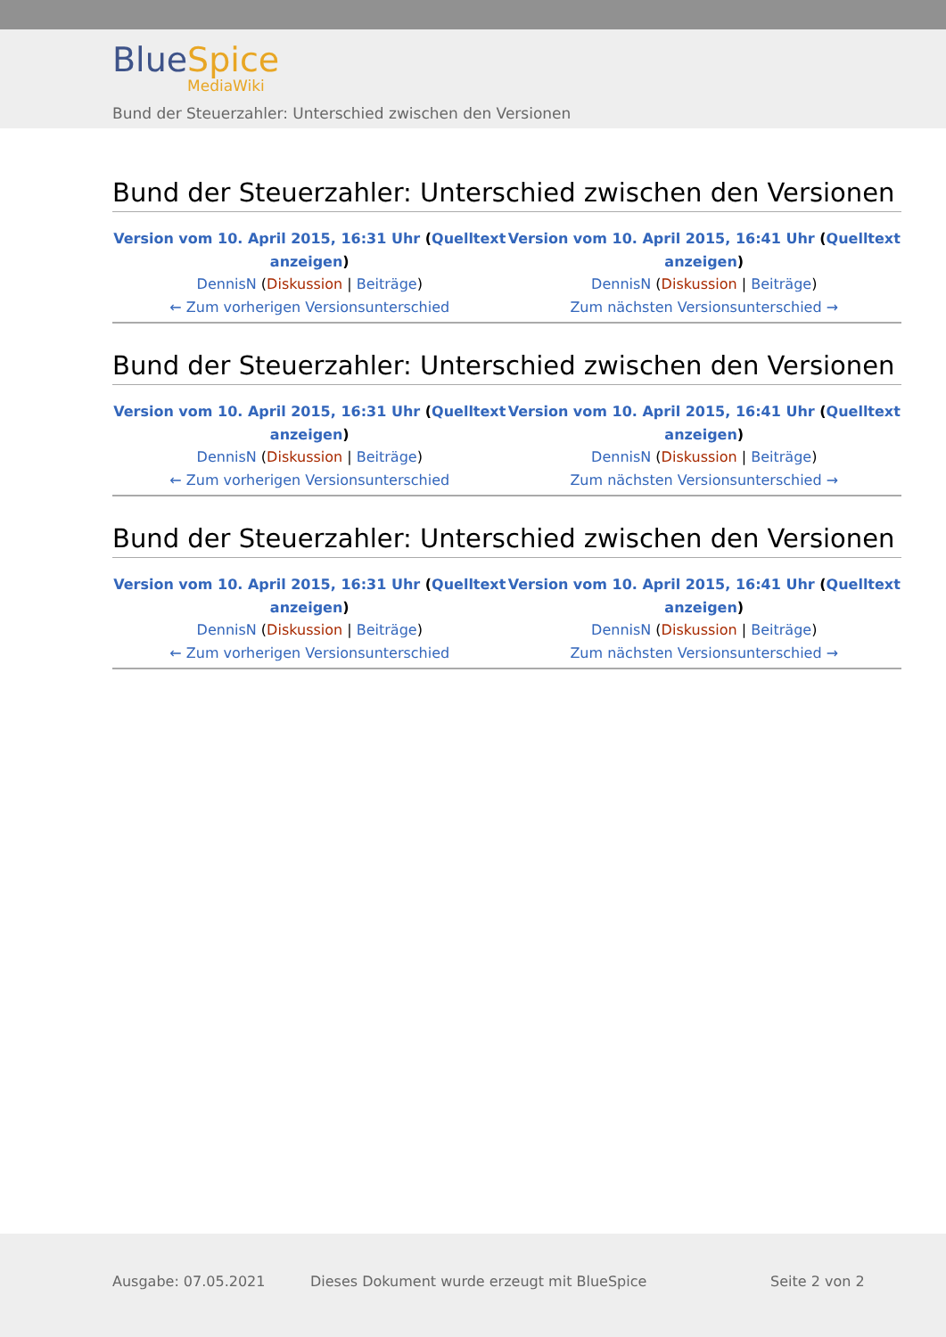BlueSpice
MediaWiki
Bund der Steuerzahler: Unterschied zwischen den Versionen
Bund der Steuerzahler: Unterschied zwischen den Versionen
| Version vom 10. April 2015, 16:31 Uhr ( Quelltext anzeigen ) DennisN ( Diskussion / Beiträge ) ← Zum vorherigen Versionsunterschied | Version vom 10. April 2015, 16:41 Uhr ( Quelltext anzeigen ) DennisN ( Diskussion / Beiträge ) Zum nächsten Versionsunterschied → |
Bund der Steuerzahler: Unterschied zwischen den Versionen
| Version vom 10. April 2015, 16:31 Uhr ( Quelltext anzeigen ) DennisN ( Diskussion / Beiträge ) ← Zum vorherigen Versionsunterschied | Version vom 10. April 2015, 16:41 Uhr ( Quelltext anzeigen ) DennisN ( Diskussion / Beiträge ) Zum nächsten Versionsunterschied → |
Bund der Steuerzahler: Unterschied zwischen den Versionen
| Version vom 10. April 2015, 16:31 Uhr ( Quelltext anzeigen ) DennisN ( Diskussion / Beiträge ) ← Zum vorherigen Versionsunterschied | Version vom 10. April 2015, 16:41 Uhr ( Quelltext anzeigen ) DennisN ( Diskussion / Beiträge ) Zum nächsten Versionsunterschied → |
Ausgabe: 07.05.2021
Dieses Dokument wurde erzeugt mit BlueSpice
Seite 2 von 2